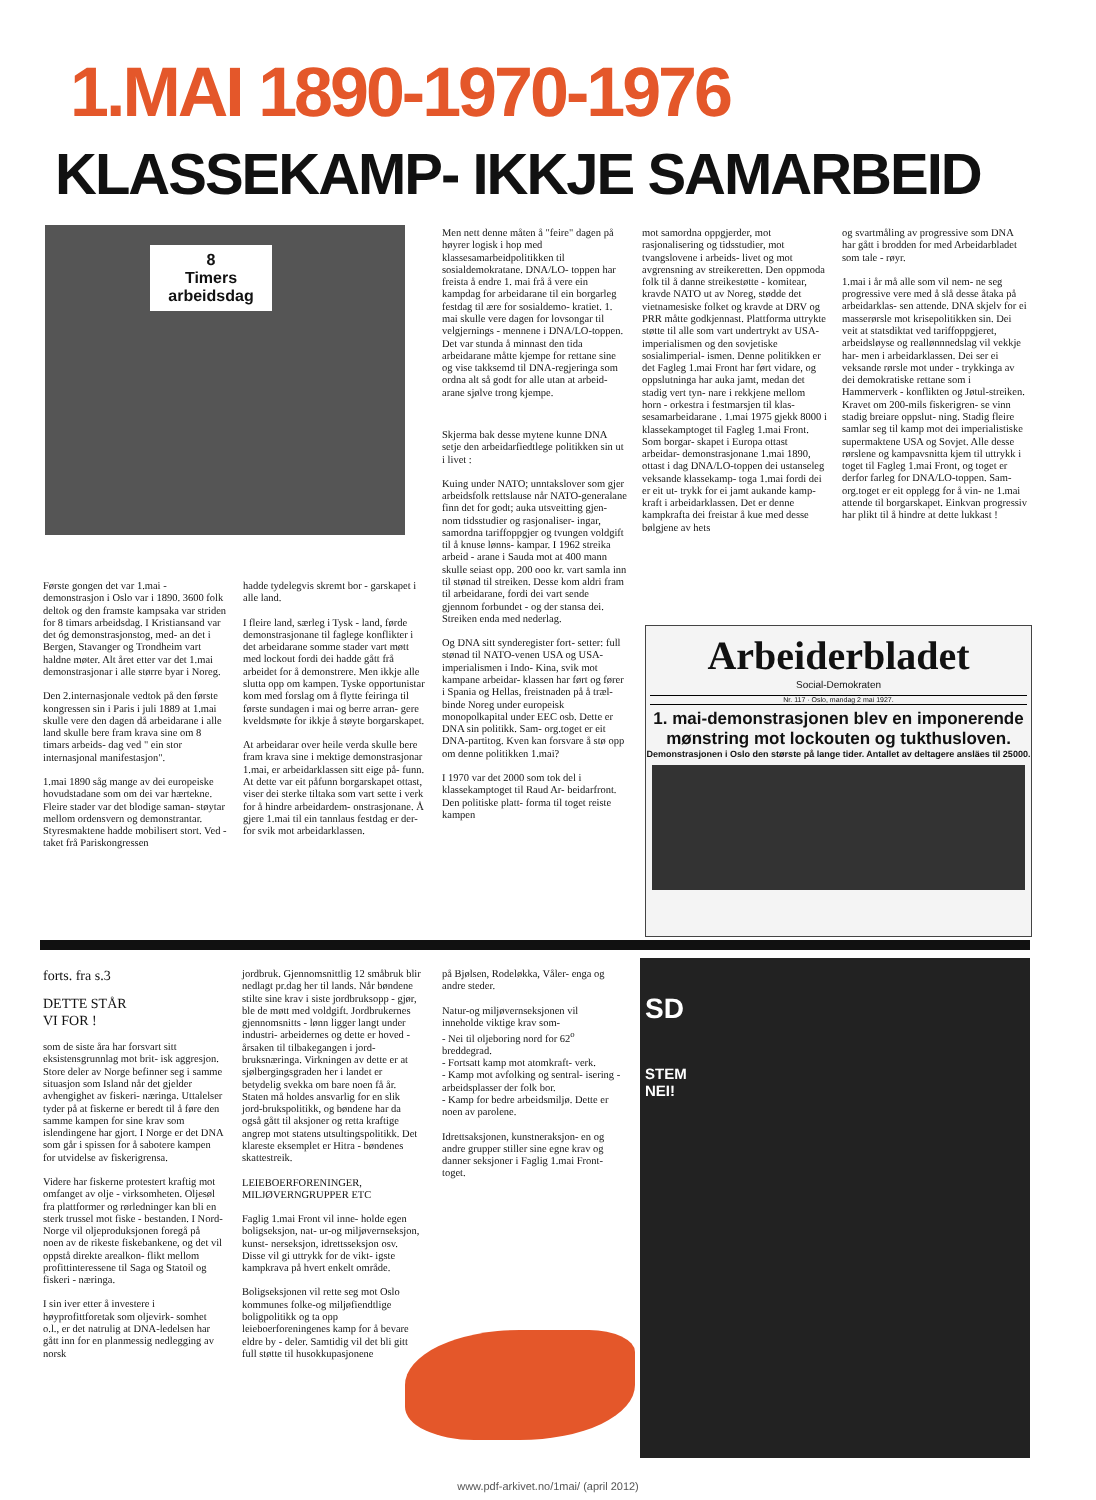1.MAI 1890-1970-1976
KLASSEKAMP- IKKJE SAMARBEID
8
Timers
arbeidsdag
Første gongen det var 1.mai - demonstrasjon i Oslo var i 1890. 3600 folk deltok og den framste kampsaka var striden for 8 timars arbeidsdag. I Kristiansand var det óg demonstrasjonstog, med- an det i Bergen, Stavanger og Trondheim vart haldne møter. Alt året etter var det 1.mai demonstrasjonar i alle større byar i Noreg.
Den 2.internasjonale vedtok på den første kongressen sin i Paris i juli 1889 at 1.mai skulle vere den dagen då arbeidarane i alle land skulle bere fram krava sine om 8 timars arbeids- dag ved " ein stor internasjonal manifestasjon".
1.mai 1890 såg mange av dei europeiske hovudstadane som om dei var hærtekne. Fleire stader var det blodige saman- støytar mellom ordensvern og demonstrantar. Styresmaktene hadde mobilisert stort. Ved - taket frå Pariskongressen
hadde tydelegvis skremt bor - garskapet i alle land.
I fleire land, særleg i Tysk - land, førde demonstrasjonane til faglege konflikter i det arbeidarane somme stader vart møtt med lockout fordi dei hadde gått frå arbeidet for å demonstrere. Men ikkje alle slutta opp om kampen. Tyske opportunistar kom med forslag om å flytte feiringa til første sundagen i mai og berre arran- gere kveldsmøte for ikkje å støyte borgarskapet.
At arbeidarar over heile verda skulle bere fram krava sine i mektige demonstrasjonar 1.mai, er arbeidarklassen sitt eige på- funn. At dette var eit påfunn borgarskapet ottast, viser dei sterke tiltaka som vart sette i verk for å hindre arbeidardem- onstrasjonane. Å gjere 1.mai til ein tannlaus festdag er der- for svik mot arbeidarklassen.
Men nett denne måten å "feire" dagen på høyrer logisk i hop med klassesamarbeidpolitikken til sosialdemokratane. DNA/LO- toppen har freista å endre 1. mai frå å vere ein kampdag for arbeidarane til ein borgarleg festdag til ære for sosialdemo- kratiet. 1. mai skulle vere dagen for lovsongar til velgjernings - mennene i DNA/LO-toppen. Det var stunda å minnast den tida arbeidarane måtte kjempe for rettane sine og vise takksemd til DNA-regjeringa som ordna alt så godt for alle utan at arbeid- arane sjølve trong kjempe.
Skjerma bak desse mytene kunne DNA setje den arbeidarfiedtlege politikken sin ut i livet :
Kuing under NATO; unntakslover som gjer arbeidsfolk rettslause når NATO-generalane finn det for godt; auka utsveitting gjen- nom tidsstudier og rasjonaliser- ingar, samordna tariffoppgjer og tvungen voldgift til å knuse lønns- kampar. I 1962 streika arbeid - arane i Sauda mot at 400 mann skulle seiast opp. 200 ooo kr. vart samla inn til stønad til streiken. Desse kom aldri fram til arbeidarane, fordi dei vart sende gjennom forbundet - og der stansa dei. Streiken enda med nederlag.
Og DNA sitt synderegister fort- setter: full stønad til NATO-venen USA og USA-imperialismen i Indo- Kina, svik mot kampane arbeidar- klassen har ført og fører i Spania og Hellas, freistnaden på å træl- binde Noreg under europeisk monopolkapital under EEC osb. Dette er DNA sin politikk. Sam- org.toget er eit DNA-partitog. Kven kan forsvare å stø opp om denne politikken 1.mai?
I 1970 var det 2000 som tok del i klassekamptoget til Raud Ar- beidarfront. Den politiske platt- forma til toget reiste kampen
mot samordna oppgjerder, mot rasjonalisering og tidsstudier, mot tvangslovene i arbeids- livet og mot avgrensning av streikeretten. Den oppmoda folk til å danne streikestøtte - komitear, kravde NATO ut av Noreg, stødde det vietnamesiske folket og kravde at DRV og PRR måtte godkjennast. Plattforma uttrykte støtte til alle som vart undertrykt av USA-imperialismen og den sovjetiske sosialimperial- ismen. Denne politikken er det Fagleg 1.mai Front har ført vidare, og oppslutninga har auka jamt, medan det stadig vert tyn- nare i rekkjene mellom horn - orkestra i festmarsjen til klas- sesamarbeidarane . 1.mai 1975 gjekk 8000 i klassekamptoget til Fagleg 1.mai Front. Som borgar- skapet i Europa ottast arbeidar- demonstrasjonane 1.mai 1890, ottast i dag DNA/LO-toppen dei ustanseleg veksande klassekamp- toga 1.mai fordi dei er eit ut- trykk for ei jamt aukande kamp- kraft i arbeidarklassen. Det er denne kampkrafta dei freistar å kue med desse bølgjene av hets
og svartmåling av progressive som DNA har gått i brodden for med Arbeidarbladet som tale - røyr.
1.mai i år må alle som vil nem- ne seg progressive vere med å slå desse åtaka på arbeidarklas- sen attende. DNA skjelv for ei masserørsle mot krisepolitikken sin. Dei veit at statsdiktat ved tariffoppgjeret, arbeidsløyse og reallønnnedslag vil vekkje har- men i arbeidarklassen. Dei ser ei veksande rørsle mot under - trykkinga av dei demokratiske rettane som i Hammerverk - konflikten og Jøtul-streiken. Kravet om 200-mils fiskerigren- se vinn stadig breiare oppslut- ning. Stadig fleire samlar seg til kamp mot dei imperialistiske supermaktene USA og Sovjet. Alle desse rørslene og kampavsnitta kjem til uttrykk i toget til Fagleg 1.mai Front, og toget er derfor farleg for DNA/LO-toppen. Sam- org.toget er eit opplegg for å vin- ne 1.mai attende til borgarskapet. Einkvan progressiv har plikt til å hindre at dette lukkast !
Arbeiderbladet
Social-Demokraten
Nr. 117 · Oslo, mandag 2 mai 1927.
1. mai-demonstrasjonen blev en imponerende mønstring mot lockouten og tukthusloven.
Demonstrasjonen i Oslo den største på lange tider. Antallet av deltagere ansläes til 25000.
forts. fra s.3
DETTE STÅR
VI FOR !
som de siste åra har forsvart sitt eksistensgrunnlag mot brit- isk aggresjon. Store deler av Norge befinner seg i samme situasjon som Island når det gjelder avhengighet av fiskeri- næringa. Uttalelser tyder på at fiskerne er beredt til å føre den samme kampen for sine krav som islendingene har gjort. I Norge er det DNA som går i spissen for å sabotere kampen for utvidelse av fiskerigrensa.
Videre har fiskerne protestert kraftig mot omfanget av olje - virksomheten. Oljesøl fra plattformer og rørledninger kan bli en sterk trussel mot fiske - bestanden. I Nord-Norge vil oljeproduksjonen foregå på noen av de rikeste fiskebankene, og det vil oppstå direkte arealkon- flikt mellom profittinteressene til Saga og Statoil og fiskeri - næringa.
I sin iver etter å investere i høyprofittforetak som oljevirk- somhet o.l., er det natrulig at DNA-ledelsen har gått inn for en planmessig nedlegging av norsk
jordbruk. Gjennomsnittlig 12 småbruk blir nedlagt pr.dag her til lands. Når bøndene stilte sine krav i siste jordbruksopp - gjør, ble de møtt med voldgift. Jordbrukernes gjennomsnitts - lønn ligger langt under industri- arbeidernes og dette er hoved - årsaken til tilbakegangen i jord- bruksnæringa. Virkningen av dette er at sjølbergingsgraden her i landet er betydelig svekka om bare noen få år. Staten må holdes ansvarlig for en slik jord-brukspolitikk, og bøndene har da også gått til aksjoner og retta kraftige angrep mot statens utsultingspolitikk. Det klareste eksemplet er Hitra - bøndenes skattestreik.
LEIEBOERFORENINGER,
MILJØVERNGRUPPER ETC
Faglig 1.mai Front vil inne- holde egen boligseksjon, nat- ur-og miljøvernseksjon, kunst- nerseksjon, idrettsseksjon osv. Disse vil gi uttrykk for de vikt- igste kampkrava på hvert enkelt område.
Boligseksjonen vil rette seg mot Oslo kommunes folke-og miljøfiendtlige boligpolitikk og ta opp leieboerforeningenes kamp for å bevare eldre by - deler. Samtidig vil det bli gitt full støtte til husokkupasjonene
på Bjølsen, Rodeløkka, Våler- enga og andre steder.
Natur-og miljøvernseksjonen vil inneholde viktige krav som-
- Nei til oljeboring nord for 62<sup>o</sup> breddegrad.
- Fortsatt kamp mot atomkraft- verk.
- Kamp mot avfolking og sentral- isering - arbeidsplasser der folk bor.
- Kamp for bedre arbeidsmiljø. Dette er noen av parolene.
Idrettsaksjonen, kunstneraksjon- en og andre grupper stiller sine egne krav og danner seksjoner i Faglig 1.mai Front-toget.
SD
STEM
NEI!
www.pdf-arkivet.no/1mai/ (april 2012)